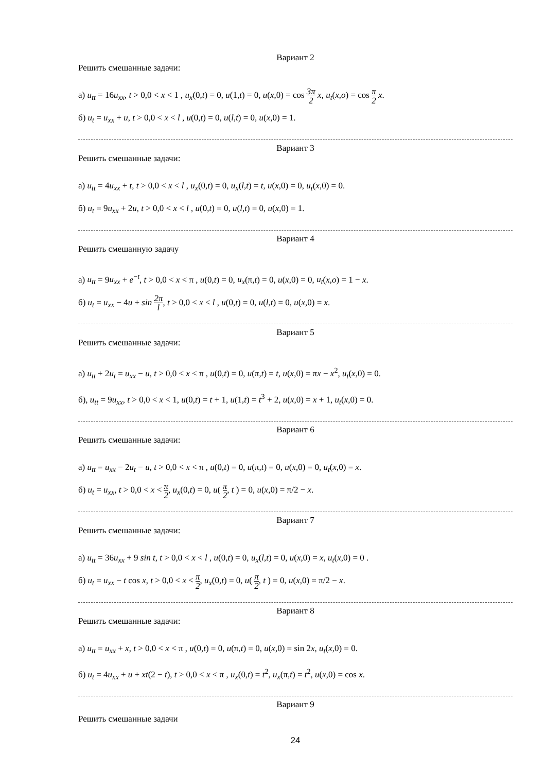Вариант 2
Решить смешанные задачи:
а) u<sub>tt</sub> = 16u<sub>xx</sub>, t > 0,0 < x < 1 , u<sub>x</sub>(0,t) = 0, u(1,t) = 0, u(x,0) = cos 3π 2 x, u<sub>t</sub>(x,o) = cos π 2 x.
б) u<sub>t</sub> = u<sub>xx</sub> + u, t > 0,0 < x < l , u(0,t) = 0, u(l,t) = 0, u(x,0) = 1.
Вариант 3
Решить смешанные задачи:
а) u<sub>tt</sub> = 4u<sub>xx</sub> + t, t > 0,0 < x < l , u<sub>x</sub>(0,t) = 0, u<sub>x</sub>(l,t) = t, u(x,0) = 0, u<sub>t</sub>(x,0) = 0.
б) u<sub>t</sub> = 9u<sub>xx</sub> + 2u, t > 0,0 < x < l , u(0,t) = 0, u(l,t) = 0, u(x,0) = 1.
Вариант 4
Решить смешанную задачу
а) u<sub>tt</sub> = 9u<sub>xx</sub> + e<sup>−t</sup>, t > 0,0 < x < π , u(0,t) = 0, u<sub>x</sub>(π,t) = 0, u(x,0) = 0, u<sub>t</sub>(x,o) = 1 − x.
б) u<sub>t</sub> = u<sub>xx</sub> − 4u + sin 2π l, t > 0,0 < x < l , u(0,t) = 0, u(l,t) = 0, u(x,0) = x.
Вариант 5
Решить смешанные задачи:
а) u<sub>tt</sub> + 2u<sub>t</sub> = u<sub>xx</sub> − u, t > 0,0 < x < π , u(0,t) = 0, u(π,t) = t, u(x,0) = πx − x<sup>2</sup>, u<sub>t</sub>(x,0) = 0.
б), u<sub>tt</sub> = 9u<sub>xx</sub>, t > 0,0 < x < 1, u(0,t) = t + 1, u(1,t) = t<sup>3</sup> + 2, u(x,0) = x + 1, u<sub>t</sub>(x,0) = 0.
Вариант 6
Решить смешанные задачи:
а) u<sub>tt</sub> = u<sub>xx</sub> − 2u<sub>t</sub> − u, t > 0,0 < x < π , u(0,t) = 0, u(π,t) = 0, u(x,0) = 0, u<sub>t</sub>(x,0) = x.
б) u<sub>t</sub> = u<sub>xx</sub>, t > 0,0 < x < π 2, u<sub>x</sub>(0,t) = 0, u( π 2, t ) = 0, u(x,0) = π/2 − x.
Вариант 7
Решить смешанные задачи:
а) u<sub>tt</sub> = 36u<sub>xx</sub> + 9 sin t, t > 0,0 < x < l , u(0,t) = 0, u<sub>x</sub>(l,t) = 0, u(x,0) = x, u<sub>t</sub>(x,0) = 0 .
б) u<sub>t</sub> = u<sub>xx</sub> − t cos x, t > 0,0 < x < π 2, u<sub>x</sub>(0,t) = 0, u( π 2, t ) = 0, u(x,0) = π/2 − x.
Вариант 8
Решить смешанные задачи:
а) u<sub>tt</sub> = u<sub>xx</sub> + x, t > 0,0 < x < π , u(0,t) = 0, u(π,t) = 0, u(x,0) = sin 2x, u<sub>t</sub>(x,0) = 0.
б) u<sub>t</sub> = 4u<sub>xx</sub> + u + xt(2 − t), t > 0,0 < x < π , u<sub>x</sub>(0,t) = t<sup>2</sup>, u<sub>x</sub>(π,t) = t<sup>2</sup>, u(x,0) = cos x.
Вариант 9
Решить смешанные задачи
24